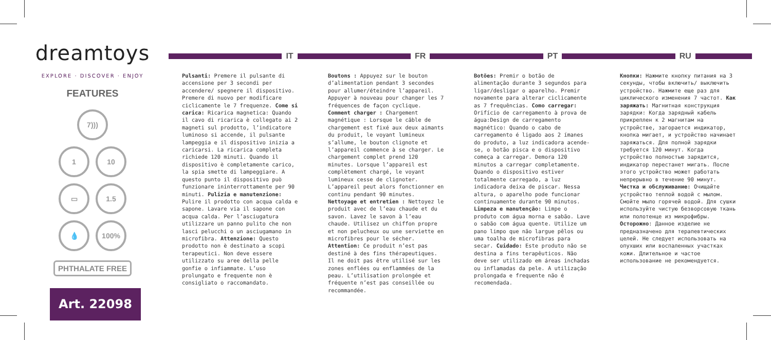dreamtoys
EXPLORE · DISCOVER · ENJOY
FEATURES
7)))
1 10
▭ 1.5
💧 100%
PHTHALATE FREE
Art. 22098
IT FR PT RU
Pulsanti: Premere il pulsante di accensione per 3 secondi per accendere/ spegnere il dispositivo. Premere di nuovo per modificare ciclicamente le 7 frequenze. Come si carica: Ricarica magnetica: Quando il cavo di ricarica è collegato ai 2 magneti sul prodotto, l’indicatore luminoso si accende, il pulsante lampeggia e il dispositivo inizia a caricarsi. La ricarica completa richiede 120 minuti. Quando il dispositivo è completamente carico, la spia smette di lampeggiare. A questo punto il dispositivo può funzionare ininterrottamente per 90 minuti. Pulizia e manutenzione: Pulire il prodotto con acqua calda e sapone. Lavare via il sapone con acqua calda. Per l’asciugatura utilizzare un panno pulito che non lasci pelucchi o un asciugamano in microfibra. Attenzione: Questo prodotto non è destinato a scopi terapeutici. Non deve essere utilizzato su aree della pelle gonfie o infiammate. L’uso prolungato e frequente non è consigliato o raccomandato.
Boutons : Appuyez sur le bouton d’alimentation pendant 3 secondes pour allumer/éteindre l’appareil. Appuyer à nouveau pour changer les 7 fréquences de façon cyclique. Comment charger : Chargement magnétique : Lorsque le câble de chargement est fixé aux deux aimants du produit, le voyant lumineux s’allume, le bouton clignote et l’appareil commence à se charger. Le chargement complet prend 120 minutes. Lorsque l’appareil est complètement chargé, le voyant lumineux cesse de clignoter. L’appareil peut alors fonctionner en continu pendant 90 minutes. Nettoyage et entretien : Nettoyez le produit avec de l’eau chaude et du savon. Lavez le savon à l’eau chaude. Utilisez un chiffon propre et non pelucheux ou une serviette en microfibres pour le sécher. Attention: Ce produit n’est pas destiné à des fins thérapeutiques. Il ne doit pas être utilisé sur les zones enflées ou enflammées de la peau. L’utilisation prolongée et fréquente n’est pas conseillée ou recommandée.
Botões: Premir o botão de alimentação durante 3 segundos para ligar/desligar o aparelho. Premir novamente para alterar ciclicamente as 7 frequências. Como carregar: Orifício de carregamento à prova de água:Design de carregamento magnético: Quando o cabo de carregamento é ligado aos 2 ímanes do produto, a luz indicadora acende-se, o botão pisca e o dispositivo começa a carregar. Demora 120 minutos a carregar completamente. Quando o dispositivo estiver totalmente carregado, a luz indicadora deixa de piscar. Nessa altura, o aparelho pode funcionar continuamente durante 90 minutos. Limpeza e manutenção: Limpe o produto com água morna e sabão. Lave o sabão com água quente. Utilize um pano limpo que não largue pêlos ou uma toalha de microfibras para secar. Cuidado: Este produto não se destina a fins terapêuticos. Não deve ser utilizado em áreas inchadas ou inflamadas da pele. A utilização prolongada e frequente não é recomendada.
Кнопки: Нажмите кнопку питания на 3 секунды, чтобы включить/ выключить устройство. Нажмите еще раз для циклического изменения 7 частот. Как заряжать: Магнитная конструкция зарядки: Когда зарядный кабель прикреплен к 2 магнитам на устройстве, загорается индикатор, кнопка мигает, и устройство начинает заряжаться. Для полной зарядки требуется 120 минут. Когда устройство полностью зарядится, индикатор перестанет мигать. После этого устройство может работать непрерывно в течение 90 минут. Чистка и обслуживание: Очищайте устройство теплой водой с мылом. Смойте мыло горячей водой. Для сушки используйте чистую безворсовую ткань или полотенце из микрофибры. Осторожно: Данное изделие не предназначено для терапевтических целей. Не следует использовать на опухших или воспаленных участках кожи. Длительное и частое использование не рекомендуется.